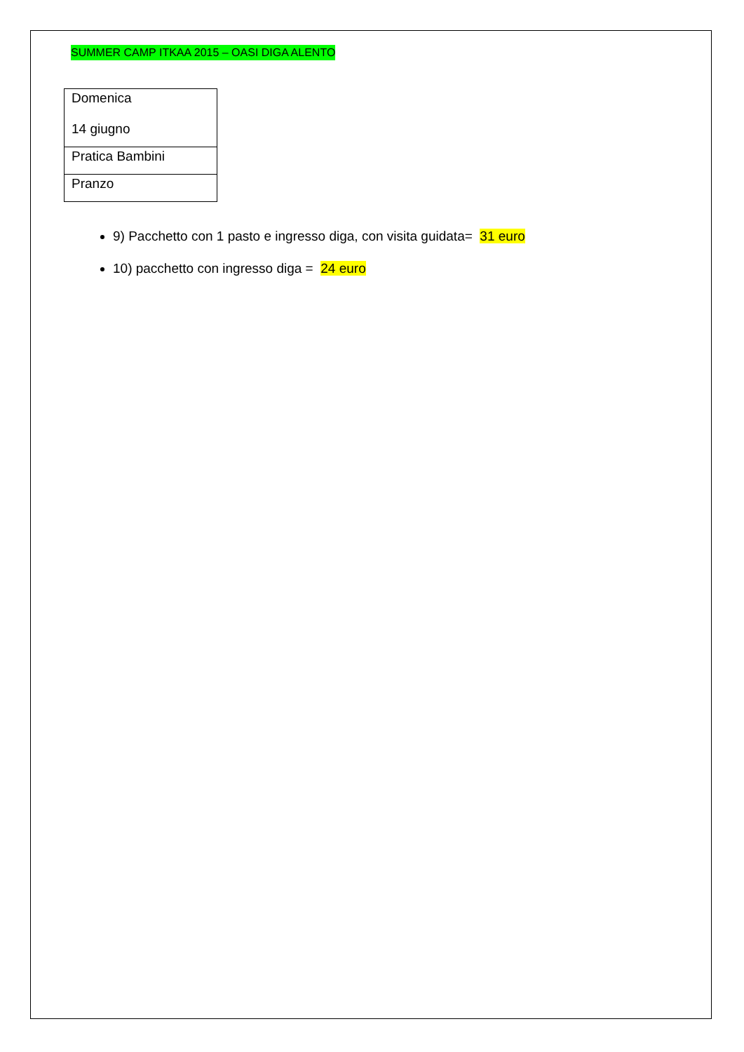SUMMER CAMP ITKAA 2015 – OASI DIGA ALENTO
| Domenica 14 giugno |
| Pratica Bambini |
| Pranzo |
9) Pacchetto con 1 pasto e ingresso diga, con visita guidata= 31 euro
10) pacchetto con ingresso diga = 24 euro